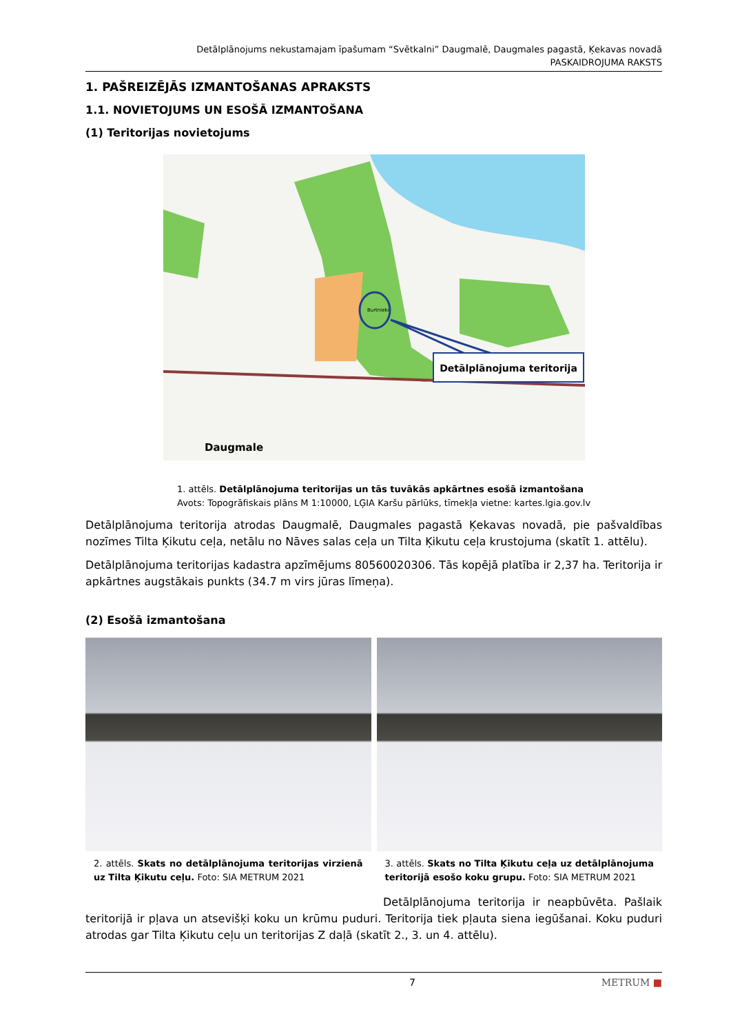Detālplānojums nekustamajam īpašumam “Svētkalni” Daugmalē, Daugmales pagastā, Ķekavas novadā
PASKAIDROJUMA RAKSTS
1. PAŠREIZĒJĀS IZMANTOŠANAS APRAKSTS
1.1. NOVIETOJUMS UN ESOŠĀ IZMANTOŠANA
(1) Teritorijas novietojums
Detālplānojuma teritorija
Daugmale
Burtnieki
1. attēls. Detālplānojuma teritorijas un tās tuvākās apkārtnes esošā izmantošana
Avots: Topogrāfiskais plāns M 1:10000, LĢIA Karšu pārlūks, tīmekļa vietne: kartes.lgia.gov.lv
Detālplānojuma teritorija atrodas Daugmalē, Daugmales pagastā Ķekavas novadā, pie pašvaldības nozīmes Tilta Ķikutu ceļa, netālu no Nāves salas ceļa un Tilta Ķikutu ceļa krustojuma (skatīt 1. attēlu).
Detālplānojuma teritorijas kadastra apzīmējums 80560020306. Tās kopējā platība ir 2,37 ha. Teritorija ir apkārtnes augstākais punkts (34.7 m virs jūras līmeņa).
(2) Esošā izmantošana
2. attēls. Skats no detālplānojuma teritorijas virzienā uz Tilta Ķikutu ceļu. Foto: SIA METRUM 2021
3. attēls. Skats no Tilta Ķikutu ceļa uz detālplānojuma teritorijā esošo koku grupu. Foto: SIA METRUM 2021
Detālplānojuma teritorija ir neapbūvēta. Pašlaik teritorijā ir pļava un atsevišķi koku un krūmu puduri. Teritorija tiek pļauta siena iegūšanai. Koku puduri atrodas gar Tilta Ķikutu ceļu un teritorijas Z daļā (skatīt 2., 3. un 4. attēlu).
7 METRUM ■